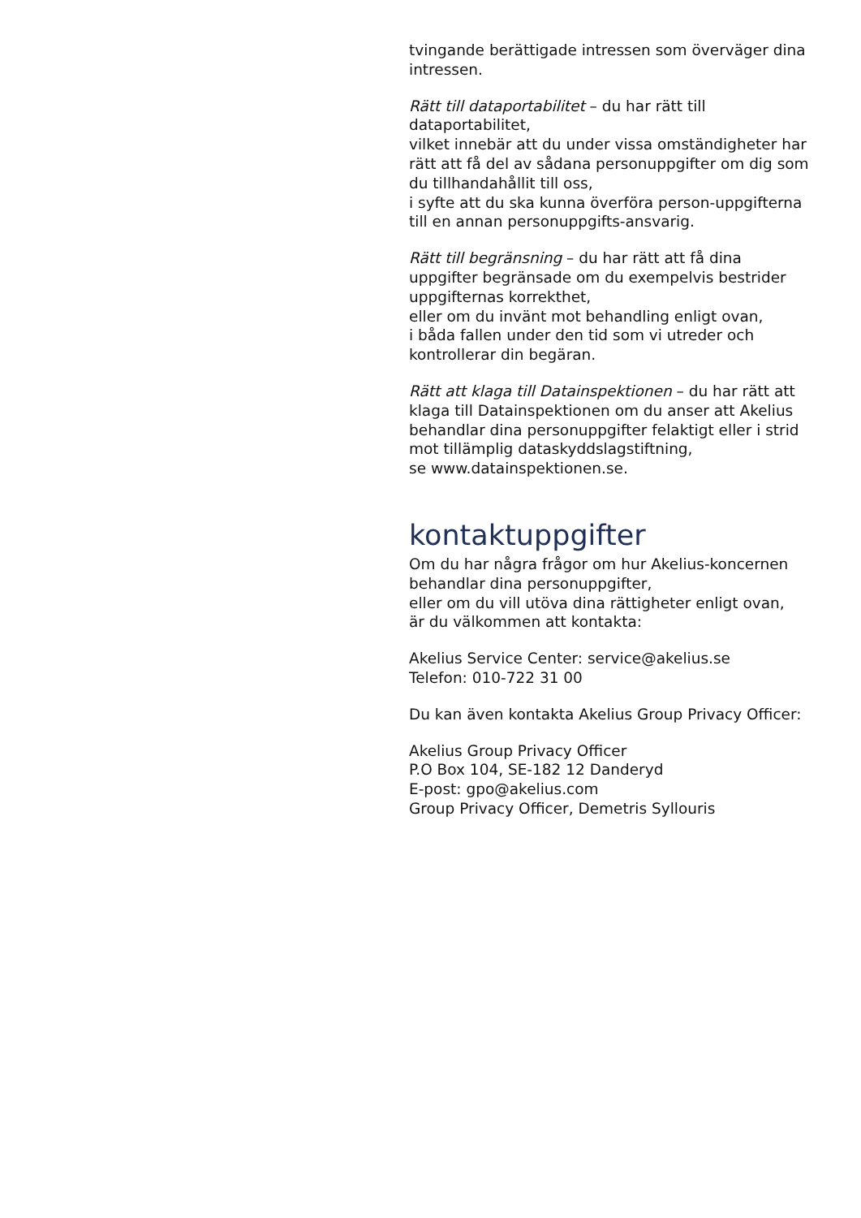tvingande berättigade intressen som överväger dina intressen.
Rätt till dataportabilitet – du har rätt till dataportabilitet,
vilket innebär att du under vissa omständigheter har rätt att få del av sådana personuppgifter om dig som du tillhandahållit till oss,
i syfte att du ska kunna överföra person-uppgifterna till en annan personuppgifts-ansvarig.
Rätt till begränsning – du har rätt att få dina uppgifter begränsade om du exempelvis bestrider uppgifternas korrekthet,
eller om du invänt mot behandling enligt ovan,
i båda fallen under den tid som vi utreder och kontrollerar din begäran.
Rätt att klaga till Datainspektionen – du har rätt att klaga till Datainspektionen om du anser att Akelius behandlar dina personuppgifter felaktigt eller i strid mot tillämplig dataskyddslagstiftning,
se www.datainspektionen.se.
kontaktuppgifter
Om du har några frågor om hur Akelius-koncernen behandlar dina personuppgifter,
eller om du vill utöva dina rättigheter enligt ovan,
är du välkommen att kontakta:
Akelius Service Center: service@akelius.se
Telefon: 010-722 31 00
Du kan även kontakta Akelius Group Privacy Officer:
Akelius Group Privacy Officer
P.O Box 104, SE-182 12 Danderyd
E-post: gpo@akelius.com
Group Privacy Officer, Demetris Syllouris